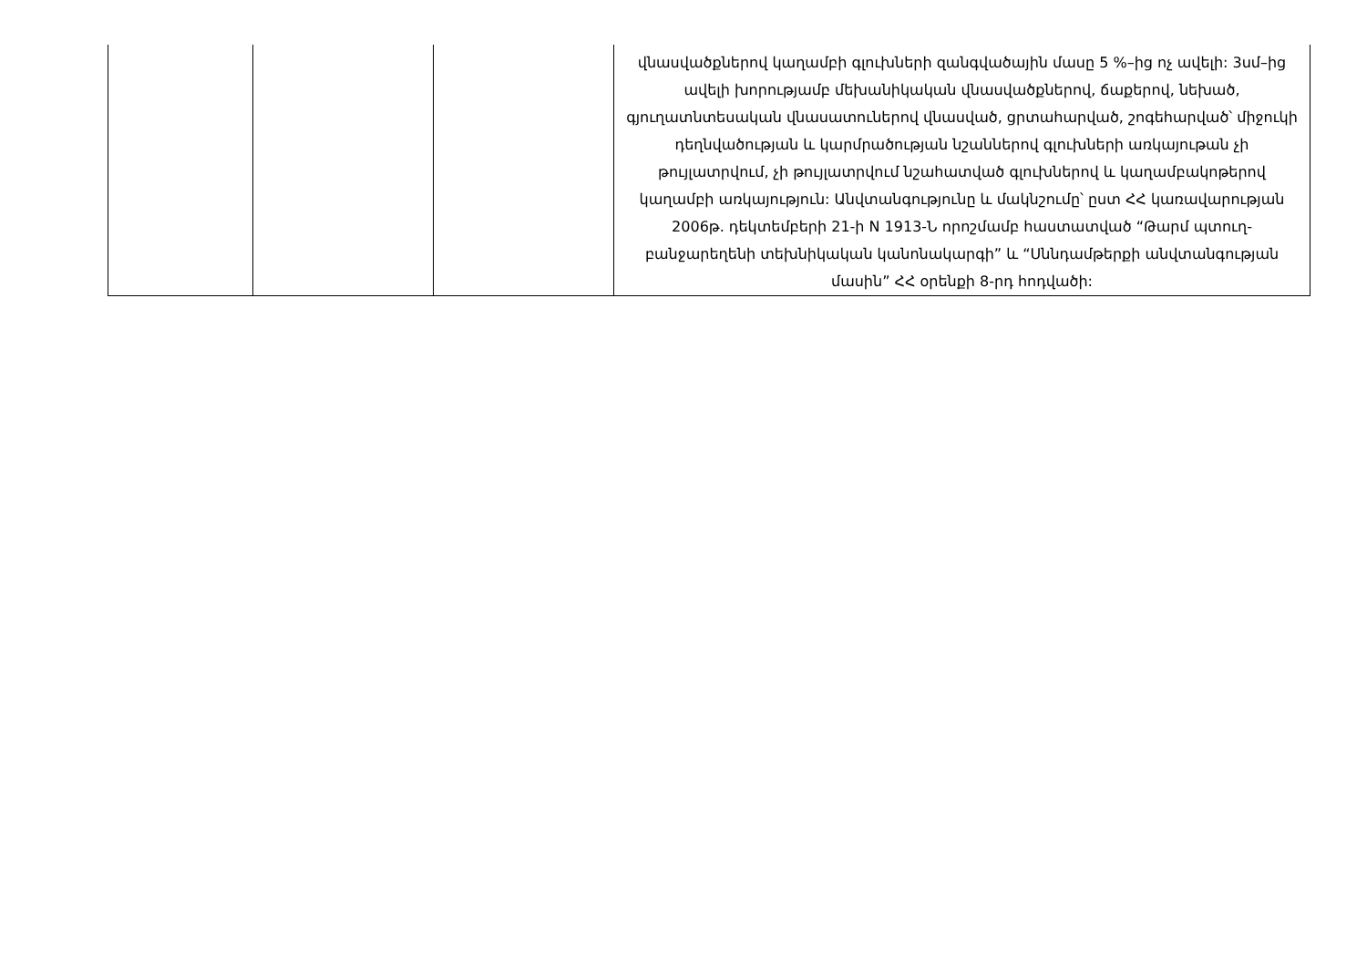| | | | վնասվածքներով կաղամբի գլուխների զանգվածային մասը 5 %–ից ոչ ավելի: 3սմ–ից ավելի խորությամբ մեխանիկական վնասվածքներով, ճաքերով, նեխած, գյուղատնտեսական վնասատուներով վնասված, ցրտահարված, շոգեհարված՝ միջուկի դեղնվածության և կարմրածության նշաններով գլուխների առկայութան չի թույլատրվում, չի թույլատրվում նշահատված գլուխներով և կաղամբակոթերով կաղամբի առկայություն: Անվտանգությունը և մակնշումը՝ ըստ ՀՀ կառավարության 2006թ. դեկտեմբերի 21-ի N 1913-Ն որոշմամբ հաստատված “Թարմ պտուղ-բանջարեղենի տեխնիկական կանոնակարգի” և “Սննդամթերքի անվտանգության մասին” ՀՀ օրենքի 8-րդ հոդվածի: |